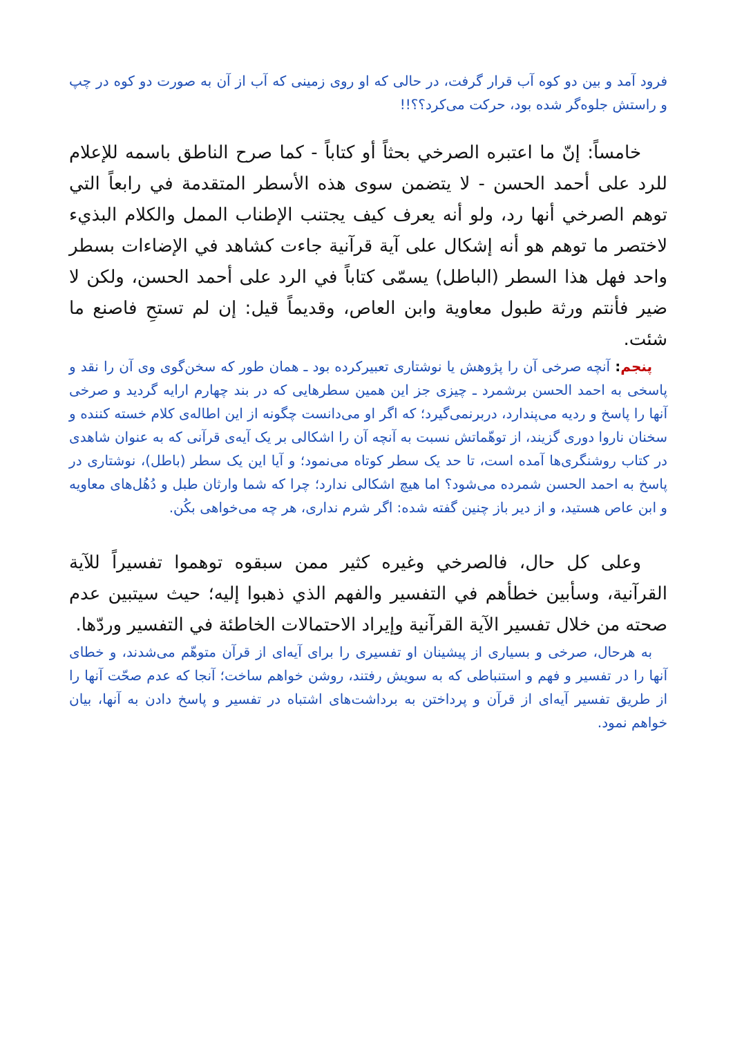فرود آمد و بین دو کوه آب قرار گرفت، در حالی که او روی زمینی که آب از آن به صورت دو کوه در چپ و راستش جلوه‌گر شده بود، حرکت می‌کرد؟؟!!
خامساً: إنّ ما اعتبره الصرخي بحثاً أو كتاباً - كما صرح الناطق باسمه للإعلام للرد على أحمد الحسن - لا يتضمن سوى هذه الأسطر المتقدمة في رابعاً التي توهم الصرخي أنها رد، ولو أنه يعرف كيف يجتنب الإطناب الممل والكلام البذيء لاختصر ما توهم هو أنه إشكال على آية قرآنية جاءت كشاهد في الإضاءات بسطر واحد فهل هذا السطر (الباطل) يسمّى كتاباً في الرد على أحمد الحسن، ولكن لا ضير فأنتم ورثة طبول معاوية وابن العاص، وقديماً قيل: إن لم تستحِ فاصنع ما شئت.
پنجم: آنچه صرخی آن را پژوهش یا نوشتاری تعبیرکرده بود ـ همان طور که سخن‌گوی وی آن را نقد و پاسخی به احمد الحسن برشمرد ـ چیزی جز این همین سطرهایی که در بند چهارم ارایه گردید و صرخی آنها را پاسخ و ردیه می‌پندارد، دربرنمی‌گیرد؛ که اگر او می‌دانست چگونه از این اطاله‌ی کلام خسته کننده و سخنان ناروا دوری گزیند، از توهّماتش نسبت به آنچه آن را اشکالی بر یک آیه‌ی قرآنی که به عنوان شاهدی در کتاب روشنگری‌ها آمده است، تا حد یک سطر کوتاه می‌نمود؛ و آیا این یک سطر (باطل)، نوشتاری در پاسخ به احمد الحسن شمرده می‌شود؟ اما هیچ اشکالی ندارد؛ چرا که شما وارثان طبل و دُهُل‌های معاویه و ابن عاص هستید، و از دیر باز چنین گفته شده: اگر شرم نداری، هر چه می‌خواهی بکُن.
وعلى كل حال، فالصرخي وغيره كثير ممن سبقوه توهموا تفسيراً للآية القرآنية، وسأبين خطأهم في التفسير والفهم الذي ذهبوا إليه؛ حيث سيتبين عدم صحته من خلال تفسير الآية القرآنية وإيراد الاحتمالات الخاطئة في التفسير وردّها.
به هرحال، صرخی و بسیاری از پیشینان او تفسیری را برای آیه‌ای از قرآن متوهّم می‌شدند، و خطای آنها را در تفسیر و فهم و استنباطی که به سویش رفتند، روشن خواهم ساخت؛ آنجا که عدم صحّت آنها را از طریق تفسیر آیه‌ای از قرآن و پرداختن به برداشت‌های اشتباه در تفسیر و پاسخ دادن به آنها، بیان خواهم نمود.